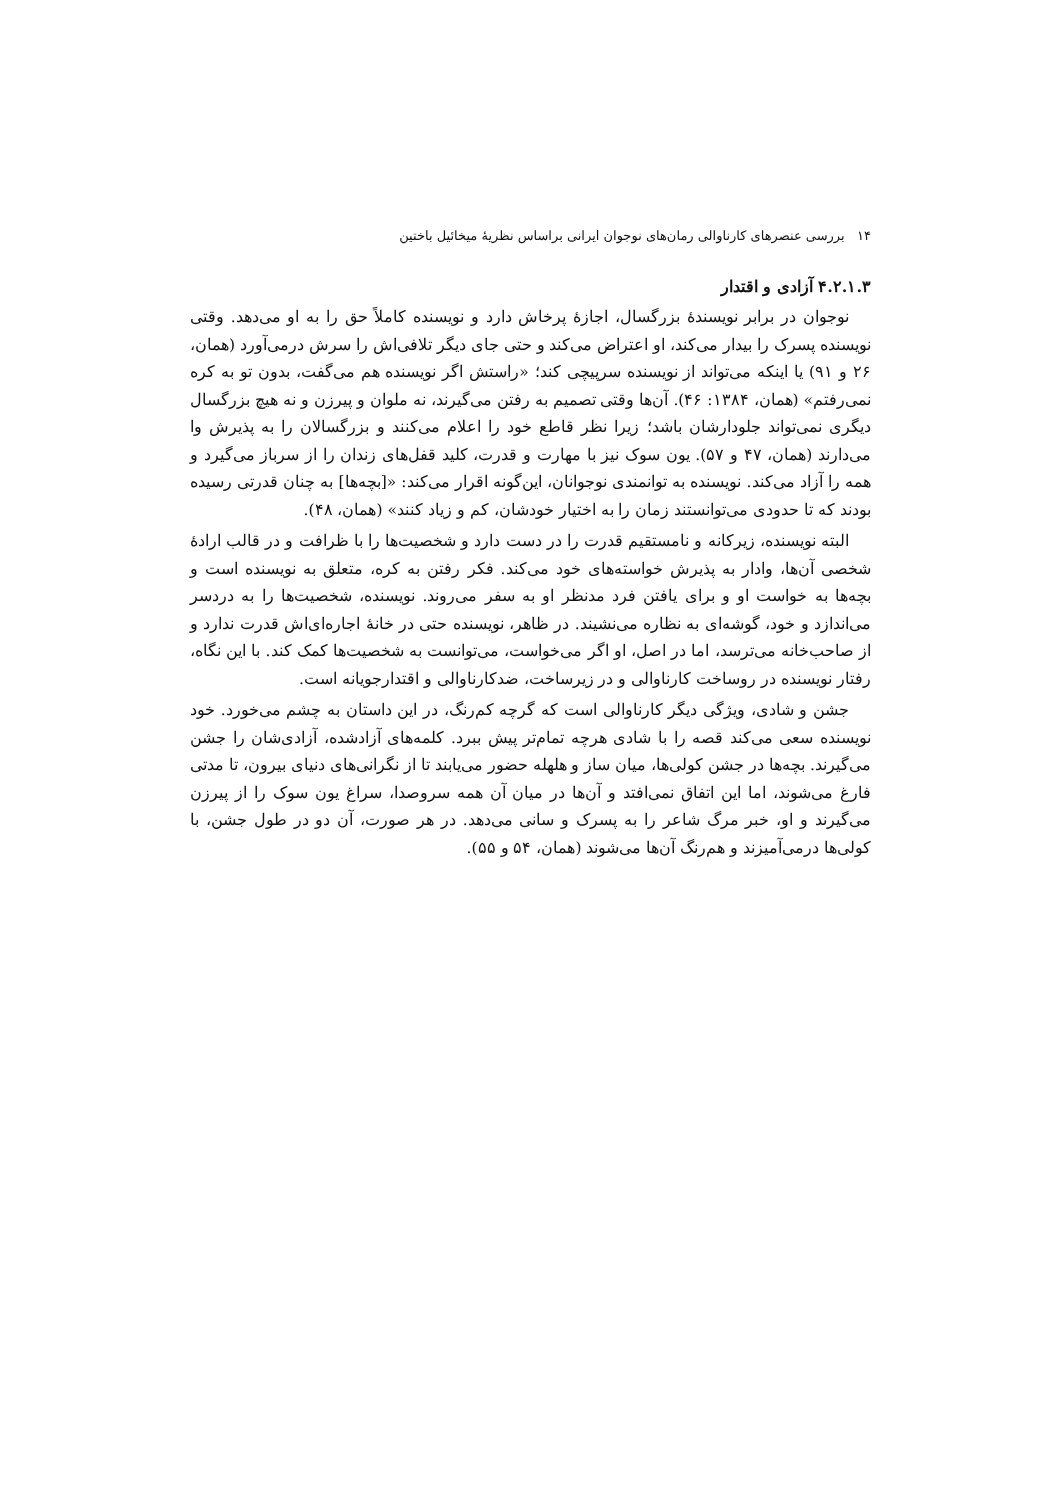۱۴ بررسی عنصرهای کارناوالی رمان‌های نوجوان ایرانی براساس نظریهٔ میخائیل باختین
۴.۲.۱.۳ آزادی و اقتدار
نوجوان در برابر نویسندهٔ بزرگسال، اجازهٔ پرخاش دارد و نویسنده کاملاً حق را به او می‌دهد. وقتی نویسنده پسرک را بیدار می‌کند، او اعتراض می‌کند و حتی جای دیگر تلافی‌اش را سرش درمی‌آورد (همان، ۲۶ و ۹۱) یا اینکه می‌تواند از نویسنده سرپیچی کند؛ «راستش اگر نویسنده هم می‌گفت، بدون تو به کره نمی‌رفتم» (همان، ۱۳۸۴: ۴۶). آن‌ها وقتی تصمیم به رفتن می‌گیرند، نه ملوان و پیرزن و نه هیچ بزرگسال دیگری نمی‌تواند جلودارشان باشد؛ زیرا نظر قاطع خود را اعلام می‌کنند و بزرگسالان را به پذیرش وا می‌دارند (همان، ۴۷ و ۵۷). یون سوک نیز با مهارت و قدرت، کلید قفل‌های زندان را از سرباز می‌گیرد و همه را آزاد می‌کند. نویسنده به توانمندی نوجوانان، این‌گونه اقرار می‌کند: «[بچه‌ها] به چنان قدرتی رسیده بودند که تا حدودی می‌توانستند زمان را به اختیار خودشان، کم و زیاد کنند» (همان، ۴۸).
البته نویسنده، زیرکانه و نامستقیم قدرت را در دست دارد و شخصیت‌ها را با ظرافت و در قالب ارادهٔ شخصی آن‌ها، وادار به پذیرش خواسته‌های خود می‌کند. فکر رفتن به کره، متعلق به نویسنده است و بچه‌ها به خواست او و برای یافتن فرد مدنظر او به سفر می‌روند. نویسنده، شخصیت‌ها را به دردسر می‌اندازد و خود، گوشه‌ای به نظاره می‌نشیند. در ظاهر، نویسنده حتی در خانهٔ اجاره‌ای‌اش قدرت ندارد و از صاحب‌خانه می‌ترسد، اما در اصل، او اگر می‌خواست، می‌توانست به شخصیت‌ها کمک کند. با این نگاه، رفتار نویسنده در روساخت کارناوالی و در زیرساخت، ضدکارناوالی و اقتدارجویانه است.
جشن و شادی، ویژگی دیگر کارناوالی است که گرچه کم‌رنگ، در این داستان به چشم می‌خورد. خود نویسنده سعی می‌کند قصه را با شادی هرچه تمام‌تر پیش ببرد. کلمه‌های آزادشده، آزادی‌شان را جشن می‌گیرند. بچه‌ها در جشن کولی‌ها، میان ساز و هلهله حضور می‌یابند تا از نگرانی‌های دنیای بیرون، تا مدتی فارغ می‌شوند، اما این اتفاق نمی‌افتد و آن‌ها در میان آن همه سروصدا، سراغ یون سوک را از پیرزن می‌گیرند و او، خبر مرگ شاعر را به پسرک و سانی می‌دهد. در هر صورت، آن دو در طول جشن، با کولی‌ها درمی‌آمیزند و هم‌رنگ آن‌ها می‌شوند (همان، ۵۴ و ۵۵).